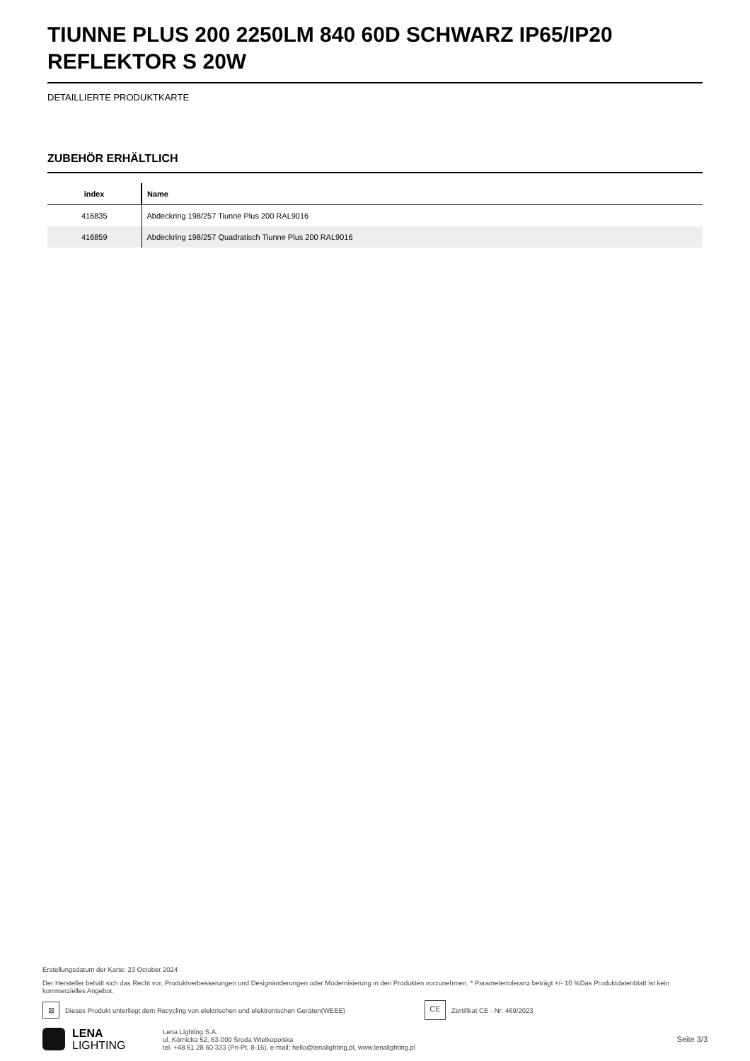TIUNNE PLUS 200 2250LM 840 60D SCHWARZ IP65/IP20 REFLEKTOR S 20W
DETAILLIERTE PRODUKTKARTE
ZUBEHÖR ERHÄLTLICH
| index | Name |
| --- | --- |
| 416835 | Abdeckring 198/257 Tiunne Plus 200 RAL9016 |
| 416859 | Abdeckring 198/257 Quadratisch Tiunne Plus 200 RAL9016 |
Erstellungsdatum der Karte: 23 October 2024
Der Hersteller behält sich das Recht vor, Produktverbesserungen und Designänderungen oder Modernisierung in den Produkten vorzunehmen. * Parametertoleranz beträgt +/- 10 %Das Produktdatenblatt ist kein kommerzielles Angebot.
⊠ Dieses Produkt unterliegt dem Recycling von elektrischen und elektronischen Geräten(WEEE) CE Zertifikat CE - Nr: 469/2023
LENA
LIGHTING
Lena Lighting S.A.
ul. Kórnicka 52, 63-000 Środa Wielkopolska
tel. +48 61 28 60 333 (Pn-Pt, 8-16), e-mail: hello@lenalighting.pl, www.lenalighting.pl
Seite 3/3